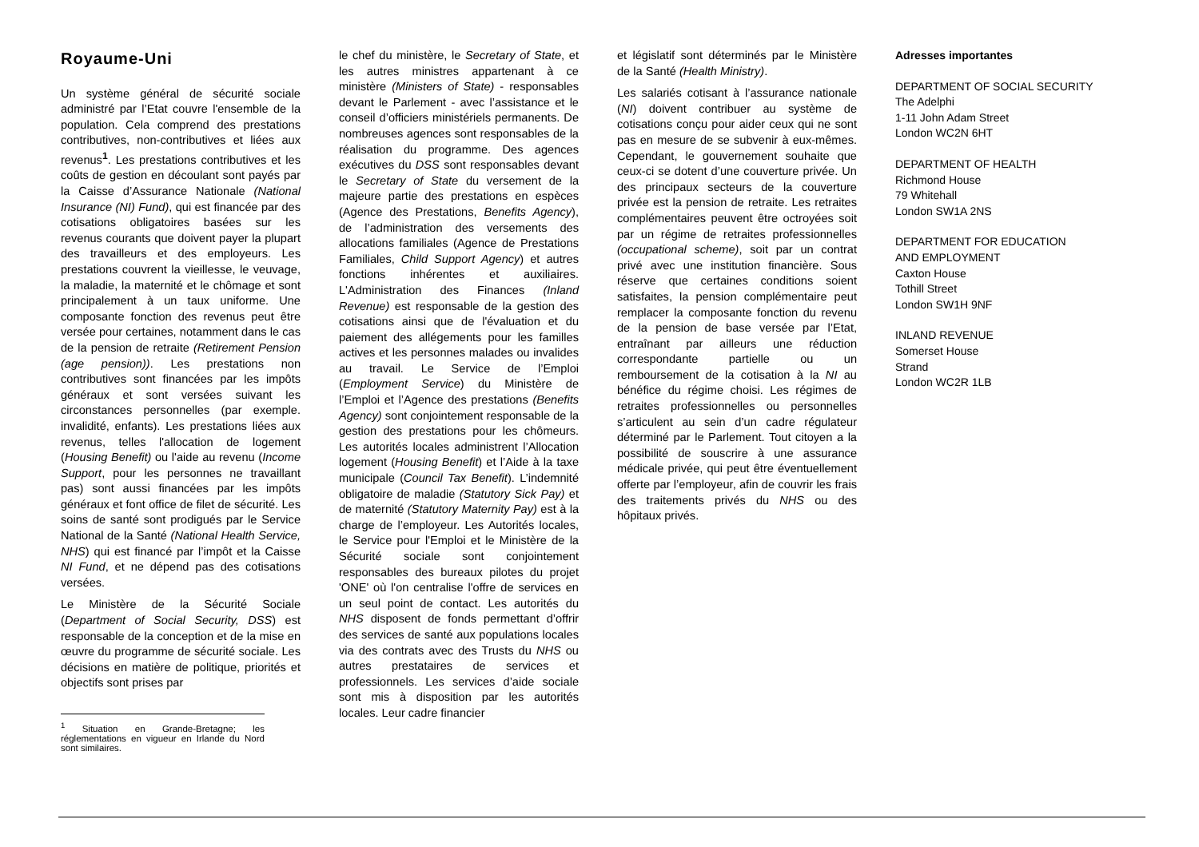Royaume-Uni
Un système général de sécurité sociale administré par l’Etat couvre l'ensemble de la population. Cela comprend des prestations contributives, non-contributives et liées aux revenus<sup>1</sup>. Les prestations contributives et les coûts de gestion en découlant sont payés par la Caisse d’Assurance Nationale (National Insurance (NI) Fund), qui est financée par des cotisations obligatoires basées sur les revenus courants que doivent payer la plupart des travailleurs et des employeurs. Les prestations couvrent la vieillesse, le veuvage, la maladie, la maternité et le chômage et sont principalement à un taux uniforme. Une composante fonction des revenus peut être versée pour certaines, notamment dans le cas de la pension de retraite (Retirement Pension (age pension)). Les prestations non contributives sont financées par les impôts généraux et sont versées suivant les circonstances personnelles (par exemple. invalidité, enfants). Les prestations liées aux revenus, telles l'allocation de logement (Housing Benefit) ou l'aide au revenu (Income Support, pour les personnes ne travaillant pas) sont aussi financées par les impôts généraux et font office de filet de sécurité. Les soins de santé sont prodigués par le Service National de la Santé (National Health Service, NHS) qui est financé par l’impôt et la Caisse NI Fund, et ne dépend pas des cotisations versées.
Le Ministère de la Sécurité Sociale (Department of Social Security, DSS) est responsable de la conception et de la mise en œuvre du programme de sécurité sociale. Les décisions en matière de politique, priorités et objectifs sont prises par
<sup>1</sup> Situation en Grande-Bretagne; les réglementations en vigueur en Irlande du Nord sont similaires.
le chef du ministère, le Secretary of State, et les autres ministres appartenant à ce ministère (Ministers of State) - responsables devant le Parlement - avec l’assistance et le conseil d’officiers ministériels permanents. De nombreuses agences sont responsables de la réalisation du programme. Des agences exécutives du DSS sont responsables devant le Secretary of State du versement de la majeure partie des prestations en espèces (Agence des Prestations, Benefits Agency), de l’administration des versements des allocations familiales (Agence de Prestations Familiales, Child Support Agency) et autres fonctions inhérentes et auxiliaires. L'Administration des Finances (Inland Revenue) est responsable de la gestion des cotisations ainsi que de l'évaluation et du paiement des allégements pour les familles actives et les personnes malades ou invalides au travail. Le Service de l’Emploi (Employment Service) du Ministère de l’Emploi et l’Agence des prestations (Benefits Agency) sont conjointement responsable de la gestion des prestations pour les chômeurs. Les autorités locales administrent l’Allocation logement (Housing Benefit) et l’Aide à la taxe municipale (Council Tax Benefit). L’indemnité obligatoire de maladie (Statutory Sick Pay) et de maternité (Statutory Maternity Pay) est à la charge de l’employeur. Les Autorités locales, le Service pour l'Emploi et le Ministère de la Sécurité sociale sont conjointement responsables des bureaux pilotes du projet 'ONE' où l'on centralise l'offre de services en un seul point de contact. Les autorités du NHS disposent de fonds permettant d’offrir des services de santé aux populations locales via des contrats avec des Trusts du NHS ou autres prestataires de services et professionnels. Les services d’aide sociale sont mis à disposition par les autorités locales. Leur cadre financier
et législatif sont déterminés par le Ministère de la Santé (Health Ministry).
Les salariés cotisant à l’assurance nationale (NI) doivent contribuer au système de cotisations conçu pour aider ceux qui ne sont pas en mesure de se subvenir à eux-mêmes. Cependant, le gouvernement souhaite que ceux-ci se dotent d’une couverture privée. Un des principaux secteurs de la couverture privée est la pension de retraite. Les retraites complémentaires peuvent être octroyées soit par un régime de retraites professionnelles (occupational scheme), soit par un contrat privé avec une institution financière. Sous réserve que certaines conditions soient satisfaites, la pension complémentaire peut remplacer la composante fonction du revenu de la pension de base versée par l’Etat, entraînant par ailleurs une réduction correspondante partielle ou un remboursement de la cotisation à la NI au bénéfice du régime choisi. Les régimes de retraites professionnelles ou personnelles s’articulent au sein d’un cadre régulateur déterminé par le Parlement. Tout citoyen a la possibilité de souscrire à une assurance médicale privée, qui peut être éventuellement offerte par l’employeur, afin de couvrir les frais des traitements privés du NHS ou des hôpitaux privés.
Adresses importantes
DEPARTMENT OF SOCIAL SECURITY
The Adelphi
1-11 John Adam Street
London WC2N 6HT
DEPARTMENT OF HEALTH
Richmond House
79 Whitehall
London SW1A 2NS
DEPARTMENT FOR EDUCATION
AND EMPLOYMENT
Caxton House
Tothill Street
London SW1H 9NF
INLAND REVENUE
Somerset House
Strand
London WC2R 1LB